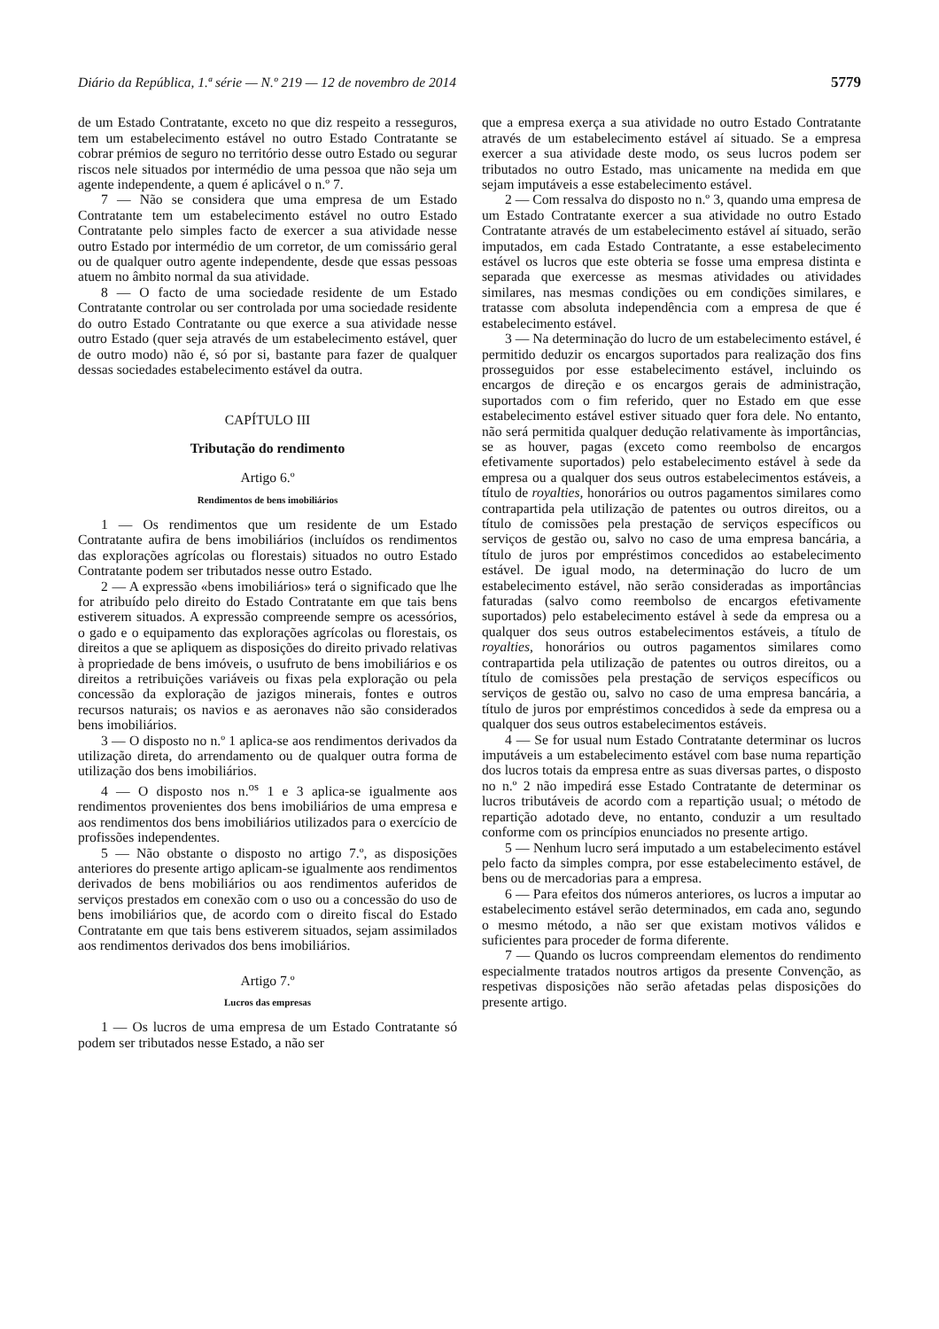Diário da República, 1.ª série — N.º 219 — 12 de novembro de 2014 5779
de um Estado Contratante, exceto no que diz respeito a resseguros, tem um estabelecimento estável no outro Estado Contratante se cobrar prémios de seguro no território desse outro Estado ou segurar riscos nele situados por intermédio de uma pessoa que não seja um agente independente, a quem é aplicável o n.º 7.
7 — Não se considera que uma empresa de um Estado Contratante tem um estabelecimento estável no outro Estado Contratante pelo simples facto de exercer a sua atividade nesse outro Estado por intermédio de um corretor, de um comissário geral ou de qualquer outro agente independente, desde que essas pessoas atuem no âmbito normal da sua atividade.
8 — O facto de uma sociedade residente de um Estado Contratante controlar ou ser controlada por uma sociedade residente do outro Estado Contratante ou que exerce a sua atividade nesse outro Estado (quer seja através de um estabelecimento estável, quer de outro modo) não é, só por si, bastante para fazer de qualquer dessas sociedades estabelecimento estável da outra.
CAPÍTULO III
Tributação do rendimento
Artigo 6.º
Rendimentos de bens imobiliários
1 — Os rendimentos que um residente de um Estado Contratante aufira de bens imobiliários (incluídos os rendimentos das explorações agrícolas ou florestais) situados no outro Estado Contratante podem ser tributados nesse outro Estado.
2 — A expressão «bens imobiliários» terá o significado que lhe for atribuído pelo direito do Estado Contratante em que tais bens estiverem situados. A expressão compreende sempre os acessórios, o gado e o equipamento das explorações agrícolas ou florestais, os direitos a que se apliquem as disposições do direito privado relativas à propriedade de bens imóveis, o usufruto de bens imobiliários e os direitos a retribuições variáveis ou fixas pela exploração ou pela concessão da exploração de jazigos minerais, fontes e outros recursos naturais; os navios e as aeronaves não são considerados bens imobiliários.
3 — O disposto no n.º 1 aplica-se aos rendimentos derivados da utilização direta, do arrendamento ou de qualquer outra forma de utilização dos bens imobiliários.
4 — O disposto nos n.<sup>os</sup> 1 e 3 aplica-se igualmente aos rendimentos provenientes dos bens imobiliários de uma empresa e aos rendimentos dos bens imobiliários utilizados para o exercício de profissões independentes.
5 — Não obstante o disposto no artigo 7.º, as disposições anteriores do presente artigo aplicam-se igualmente aos rendimentos derivados de bens mobiliários ou aos rendimentos auferidos de serviços prestados em conexão com o uso ou a concessão do uso de bens imobiliários que, de acordo com o direito fiscal do Estado Contratante em que tais bens estiverem situados, sejam assimilados aos rendimentos derivados dos bens imobiliários.
Artigo 7.º
Lucros das empresas
1 — Os lucros de uma empresa de um Estado Contratante só podem ser tributados nesse Estado, a não ser
que a empresa exerça a sua atividade no outro Estado Contratante através de um estabelecimento estável aí situado. Se a empresa exercer a sua atividade deste modo, os seus lucros podem ser tributados no outro Estado, mas unicamente na medida em que sejam imputáveis a esse estabelecimento estável.
2 — Com ressalva do disposto no n.º 3, quando uma empresa de um Estado Contratante exercer a sua atividade no outro Estado Contratante através de um estabelecimento estável aí situado, serão imputados, em cada Estado Contratante, a esse estabelecimento estável os lucros que este obteria se fosse uma empresa distinta e separada que exercesse as mesmas atividades ou atividades similares, nas mesmas condições ou em condições similares, e tratasse com absoluta independência com a empresa de que é estabelecimento estável.
3 — Na determinação do lucro de um estabelecimento estável, é permitido deduzir os encargos suportados para realização dos fins prosseguidos por esse estabelecimento estável, incluindo os encargos de direção e os encargos gerais de administração, suportados com o fim referido, quer no Estado em que esse estabelecimento estável estiver situado quer fora dele. No entanto, não será permitida qualquer dedução relativamente às importâncias, se as houver, pagas (exceto como reembolso de encargos efetivamente suportados) pelo estabelecimento estável à sede da empresa ou a qualquer dos seus outros estabelecimentos estáveis, a título de royalties, honorários ou outros pagamentos similares como contrapartida pela utilização de patentes ou outros direitos, ou a título de comissões pela prestação de serviços específicos ou serviços de gestão ou, salvo no caso de uma empresa bancária, a título de juros por empréstimos concedidos ao estabelecimento estável. De igual modo, na determinação do lucro de um estabelecimento estável, não serão consideradas as importâncias faturadas (salvo como reembolso de encargos efetivamente suportados) pelo estabelecimento estável à sede da empresa ou a qualquer dos seus outros estabelecimentos estáveis, a título de royalties, honorários ou outros pagamentos similares como contrapartida pela utilização de patentes ou outros direitos, ou a título de comissões pela prestação de serviços específicos ou serviços de gestão ou, salvo no caso de uma empresa bancária, a título de juros por empréstimos concedidos à sede da empresa ou a qualquer dos seus outros estabelecimentos estáveis.
4 — Se for usual num Estado Contratante determinar os lucros imputáveis a um estabelecimento estável com base numa repartição dos lucros totais da empresa entre as suas diversas partes, o disposto no n.º 2 não impedirá esse Estado Contratante de determinar os lucros tributáveis de acordo com a repartição usual; o método de repartição adotado deve, no entanto, conduzir a um resultado conforme com os princípios enunciados no presente artigo.
5 — Nenhum lucro será imputado a um estabelecimento estável pelo facto da simples compra, por esse estabelecimento estável, de bens ou de mercadorias para a empresa.
6 — Para efeitos dos números anteriores, os lucros a imputar ao estabelecimento estável serão determinados, em cada ano, segundo o mesmo método, a não ser que existam motivos válidos e suficientes para proceder de forma diferente.
7 — Quando os lucros compreendam elementos do rendimento especialmente tratados noutros artigos da presente Convenção, as respetivas disposições não serão afetadas pelas disposições do presente artigo.